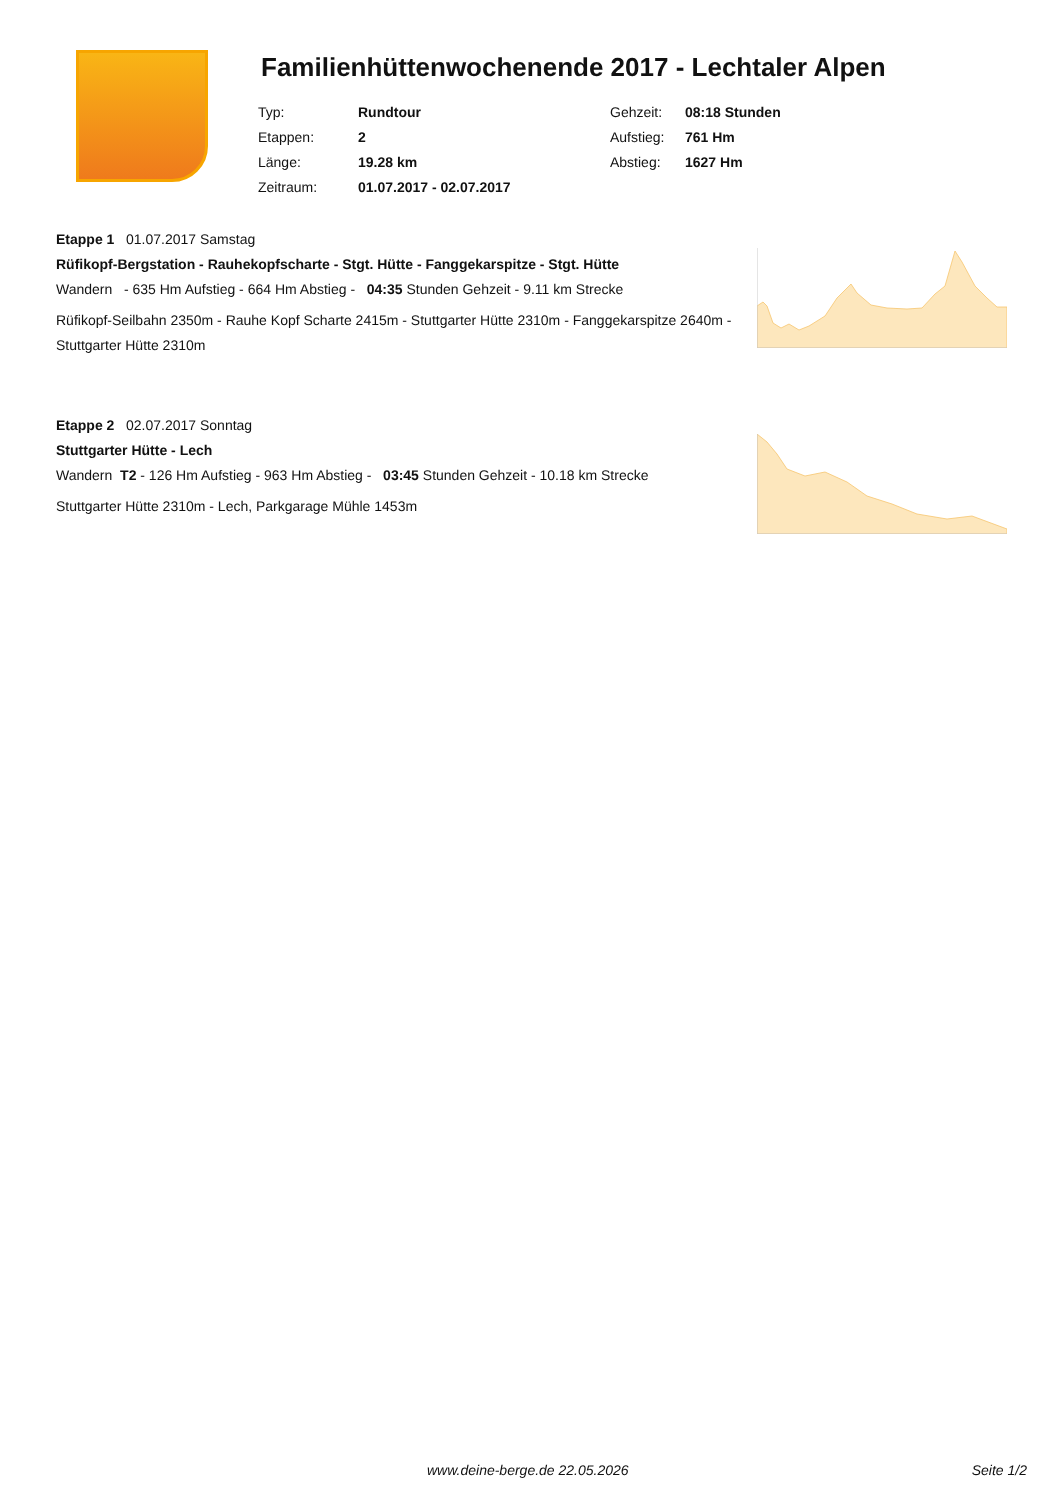Familienhüttenwochenende 2017 - Lechtaler Alpen
| Typ: | Rundtour | Gehzeit: | 08:18 Stunden |
| Etappen: | 2 | Aufstieg: | 761 Hm |
| Länge: | 19.28 km | Abstieg: | 1627 Hm |
| Zeitraum: | 01.07.2017 - 02.07.2017 | | |
Etappe 1 01.07.2017 Samstag
Rüfikopf-Bergstation - Rauhekopfscharte - Stgt. Hütte - Fanggekarspitze - Stgt. Hütte
Wandern - 635 Hm Aufstieg - 664 Hm Abstieg - 04:35 Stunden Gehzeit - 9.11 km Strecke
Rüfikopf-Seilbahn 2350m - Rauhe Kopf Scharte 2415m - Stuttgarter Hütte 2310m - Fanggekarspitze 2640m - Stuttgarter Hütte 2310m
Etappe 2 02.07.2017 Sonntag
Stuttgarter Hütte - Lech
Wandern T2 - 126 Hm Aufstieg - 963 Hm Abstieg - 03:45 Stunden Gehzeit - 10.18 km Strecke
Stuttgarter Hütte 2310m - Lech, Parkgarage Mühle 1453m
www.deine-berge.de 22.05.2026 Seite 1/2